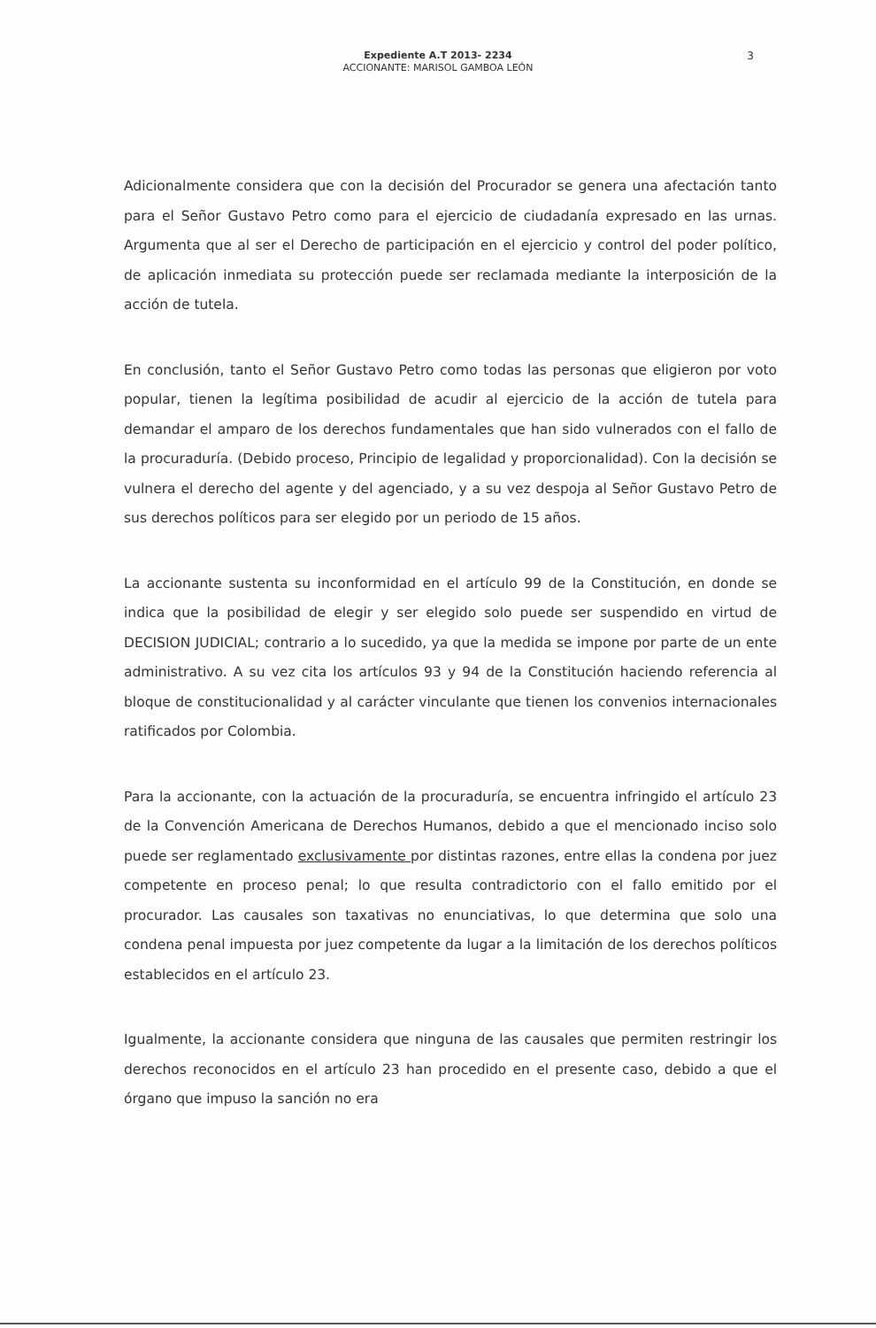Expediente A.T 2013- 2234
ACCIONANTE: MARISOL GAMBOA LEÓN
3
Adicionalmente considera que con la decisión del Procurador se genera una afectación tanto para el Señor Gustavo Petro como para el ejercicio de ciudadanía expresado en las urnas. Argumenta que al ser el Derecho de participación en el ejercicio y control del poder político, de aplicación inmediata su protección puede ser reclamada mediante la interposición de la acción de tutela.
En conclusión, tanto el Señor Gustavo Petro como todas las personas que eligieron por voto popular, tienen la legítima posibilidad de acudir al ejercicio de la acción de tutela para demandar el amparo de los derechos fundamentales que han sido vulnerados con el fallo de la procuraduría. (Debido proceso, Principio de legalidad y proporcionalidad). Con la decisión se vulnera el derecho del agente y del agenciado, y a su vez despoja al Señor Gustavo Petro de sus derechos políticos para ser elegido por un periodo de 15 años.
La accionante sustenta su inconformidad en el artículo 99 de la Constitución, en donde se indica que la posibilidad de elegir y ser elegido solo puede ser suspendido en virtud de DECISION JUDICIAL; contrario a lo sucedido, ya que la medida se impone por parte de un ente administrativo. A su vez cita los artículos 93 y 94 de la Constitución haciendo referencia al bloque de constitucionalidad y al carácter vinculante que tienen los convenios internacionales ratificados por Colombia.
Para la accionante, con la actuación de la procuraduría, se encuentra infringido el artículo 23 de la Convención Americana de Derechos Humanos, debido a que el mencionado inciso solo puede ser reglamentado exclusivamente por distintas razones, entre ellas la condena por juez competente en proceso penal; lo que resulta contradictorio con el fallo emitido por el procurador. Las causales son taxativas no enunciativas, lo que determina que solo una condena penal impuesta por juez competente da lugar a la limitación de los derechos políticos establecidos en el artículo 23.
Igualmente, la accionante considera que ninguna de las causales que permiten restringir los derechos reconocidos en el artículo 23 han procedido en el presente caso, debido a que el órgano que impuso la sanción no era